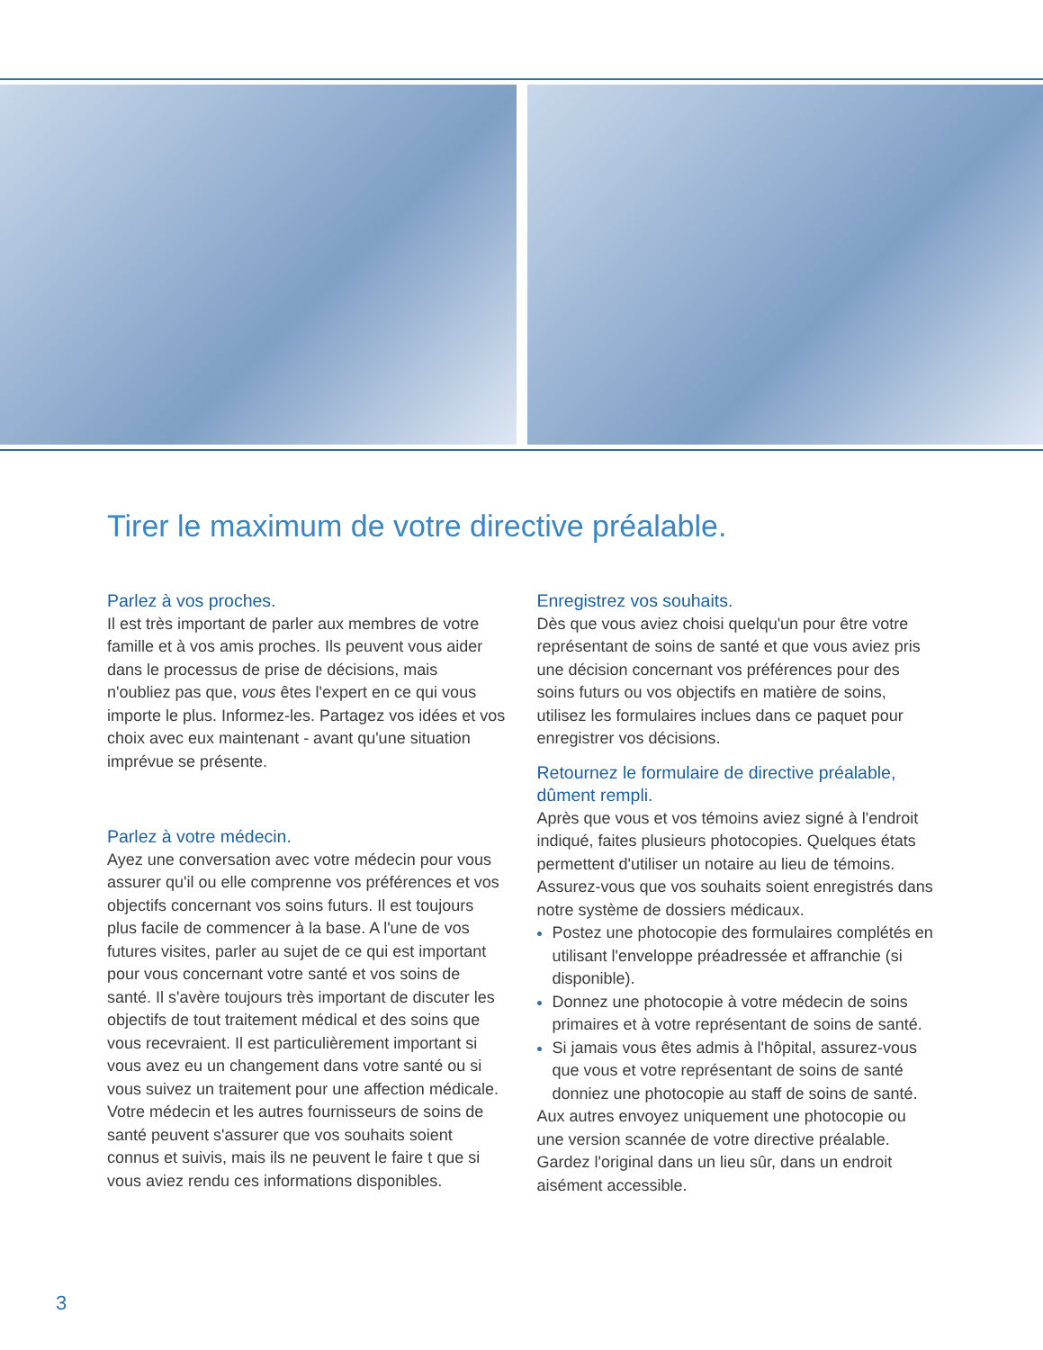Tirer le maximum de votre directive préalable.
Parlez à vos proches.
Il est très important de parler aux membres de votre famille et à vos amis proches. Ils peuvent vous aider dans le processus de prise de décisions, mais n'oubliez pas que, vous êtes l'expert en ce qui vous importe le plus. Informez-les. Partagez vos idées et vos choix avec eux maintenant - avant qu'une situation imprévue se présente.
Parlez à votre médecin.
Ayez une conversation avec votre médecin pour vous assurer qu'il ou elle comprenne vos préférences et vos objectifs concernant vos soins futurs. Il est toujours plus facile de commencer à la base. A l'une de vos futures visites, parler au sujet de ce qui est important pour vous concernant votre santé et vos soins de santé. Il s'avère toujours très important de discuter les objectifs de tout traitement médical et des soins que vous recevraient. Il est particulièrement important si vous avez eu un changement dans votre santé ou si vous suivez un traitement pour une affection médicale. Votre médecin et les autres fournisseurs de soins de santé peuvent s'assurer que vos souhaits soient connus et suivis, mais ils ne peuvent le faire t que si vous aviez rendu ces informations disponibles.
Enregistrez vos souhaits.
Dès que vous aviez choisi quelqu'un pour être votre représentant de soins de santé et que vous aviez pris une décision concernant vos préférences pour des soins futurs ou vos objectifs en matière de soins, utilisez les formulaires inclues dans ce paquet pour enregistrer vos décisions.
Retournez le formulaire de directive préalable, dûment rempli.
Après que vous et vos témoins aviez signé à l'endroit indiqué, faites plusieurs photocopies. Quelques états permettent d'utiliser un notaire au lieu de témoins. Assurez-vous que vos souhaits soient enregistrés dans notre système de dossiers médicaux.
Postez une photocopie des formulaires complétés en utilisant l'enveloppe préadressée et affranchie (si disponible).
Donnez une photocopie à votre médecin de soins primaires et à votre représentant de soins de santé.
Si jamais vous êtes admis à l'hôpital, assurez-vous que vous et votre représentant de soins de santé donniez une photocopie au staff de soins de santé.
Aux autres envoyez uniquement une photocopie ou une version scannée de votre directive préalable. Gardez l'original dans un lieu sûr, dans un endroit aisément accessible.
3